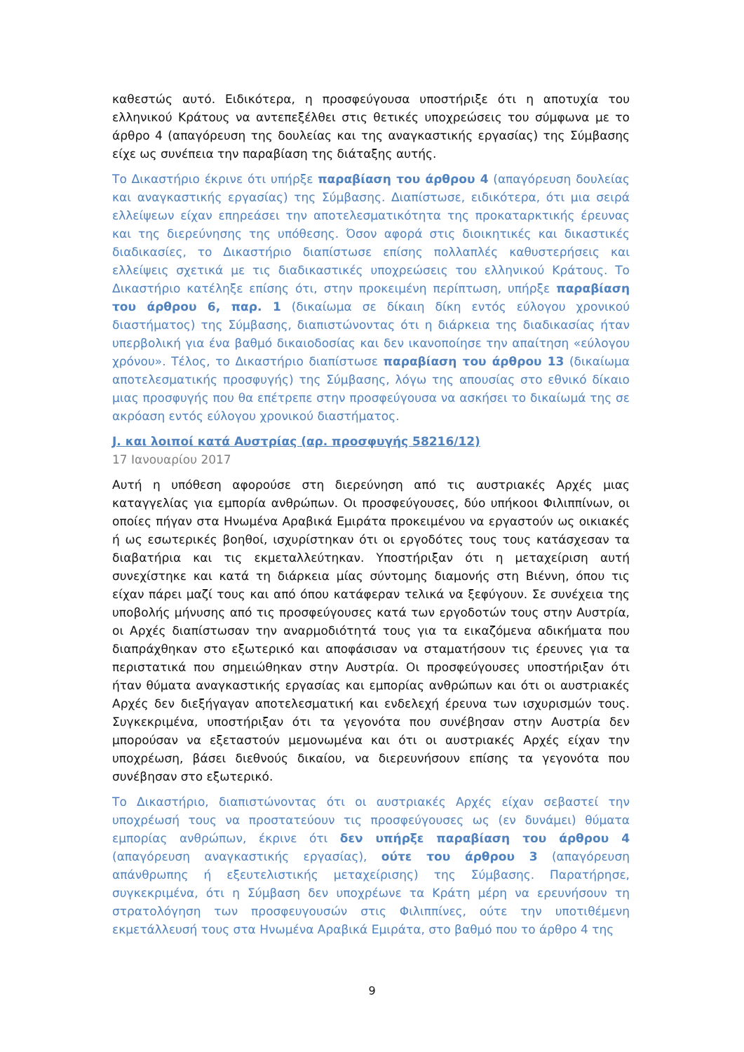καθεστώς αυτό. Ειδικότερα, η προσφεύγουσα υποστήριξε ότι η αποτυχία του ελληνικού Κράτους να αντεπεξέλθει στις θετικές υποχρεώσεις του σύμφωνα με το άρθρο 4 (απαγόρευση της δουλείας και της αναγκαστικής εργασίας) της Σύμβασης είχε ως συνέπεια την παραβίαση της διάταξης αυτής.
Το Δικαστήριο έκρινε ότι υπήρξε παραβίαση του άρθρου 4 (απαγόρευση δουλείας και αναγκαστικής εργασίας) της Σύμβασης. Διαπίστωσε, ειδικότερα, ότι μια σειρά ελλείψεων είχαν επηρεάσει την αποτελεσματικότητα της προκαταρκτικής έρευνας και της διερεύνησης της υπόθεσης. Όσον αφορά στις διοικητικές και δικαστικές διαδικασίες, το Δικαστήριο διαπίστωσε επίσης πολλαπλές καθυστερήσεις και ελλείψεις σχετικά με τις διαδικαστικές υποχρεώσεις του ελληνικού Κράτους. Το Δικαστήριο κατέληξε επίσης ότι, στην προκειμένη περίπτωση, υπήρξε παραβίαση του άρθρου 6, παρ. 1 (δικαίωμα σε δίκαιη δίκη εντός εύλογου χρονικού διαστήματος) της Σύμβασης, διαπιστώνοντας ότι η διάρκεια της διαδικασίας ήταν υπερβολική για ένα βαθμό δικαιοδοσίας και δεν ικανοποίησε την απαίτηση «εύλογου χρόνου». Τέλος, το Δικαστήριο διαπίστωσε παραβίαση του άρθρου 13 (δικαίωμα αποτελεσματικής προσφυγής) της Σύμβασης, λόγω της απουσίας στο εθνικό δίκαιο μιας προσφυγής που θα επέτρεπε στην προσφεύγουσα να ασκήσει το δικαίωμά της σε ακρόαση εντός εύλογου χρονικού διαστήματος.
J. και λοιποί κατά Αυστρίας (αρ. προσφυγής 58216/12)
17 Ιανουαρίου 2017
Αυτή η υπόθεση αφορούσε στη διερεύνηση από τις αυστριακές Αρχές μιας καταγγελίας για εμπορία ανθρώπων. Οι προσφεύγουσες, δύο υπήκοοι Φιλιππίνων, οι οποίες πήγαν στα Ηνωμένα Αραβικά Εμιράτα προκειμένου να εργαστούν ως οικιακές ή ως εσωτερικές βοηθοί, ισχυρίστηκαν ότι οι εργοδότες τους τους κατάσχεσαν τα διαβατήρια και τις εκμεταλλεύτηκαν. Υποστήριξαν ότι η μεταχείριση αυτή συνεχίστηκε και κατά τη διάρκεια μίας σύντομης διαμονής στη Βιέννη, όπου τις είχαν πάρει μαζί τους και από όπου κατάφεραν τελικά να ξεφύγουν. Σε συνέχεια της υποβολής μήνυσης από τις προσφεύγουσες κατά των εργοδοτών τους στην Αυστρία, οι Αρχές διαπίστωσαν την αναρμοδιότητά τους για τα εικαζόμενα αδικήματα που διαπράχθηκαν στο εξωτερικό και αποφάσισαν να σταματήσουν τις έρευνες για τα περιστατικά που σημειώθηκαν στην Αυστρία. Οι προσφεύγουσες υποστήριξαν ότι ήταν θύματα αναγκαστικής εργασίας και εμπορίας ανθρώπων και ότι οι αυστριακές Αρχές δεν διεξήγαγαν αποτελεσματική και ενδελεχή έρευνα των ισχυρισμών τους. Συγκεκριμένα, υποστήριξαν ότι τα γεγονότα που συνέβησαν στην Αυστρία δεν μπορούσαν να εξεταστούν μεμονωμένα και ότι οι αυστριακές Αρχές είχαν την υποχρέωση, βάσει διεθνούς δικαίου, να διερευνήσουν επίσης τα γεγονότα που συνέβησαν στο εξωτερικό.
Το Δικαστήριο, διαπιστώνοντας ότι οι αυστριακές Αρχές είχαν σεβαστεί την υποχρέωσή τους να προστατεύουν τις προσφεύγουσες ως (εν δυνάμει) θύματα εμπορίας ανθρώπων, έκρινε ότι δεν υπήρξε παραβίαση του άρθρου 4 (απαγόρευση αναγκαστικής εργασίας), ούτε του άρθρου 3 (απαγόρευση απάνθρωπης ή εξευτελιστικής μεταχείρισης) της Σύμβασης. Παρατήρησε, συγκεκριμένα, ότι η Σύμβαση δεν υποχρέωνε τα Κράτη μέρη να ερευνήσουν τη στρατολόγηση των προσφευγουσών στις Φιλιππίνες, ούτε την υποτιθέμενη εκμετάλλευσή τους στα Ηνωμένα Αραβικά Εμιράτα, στο βαθμό που το άρθρο 4 της
9